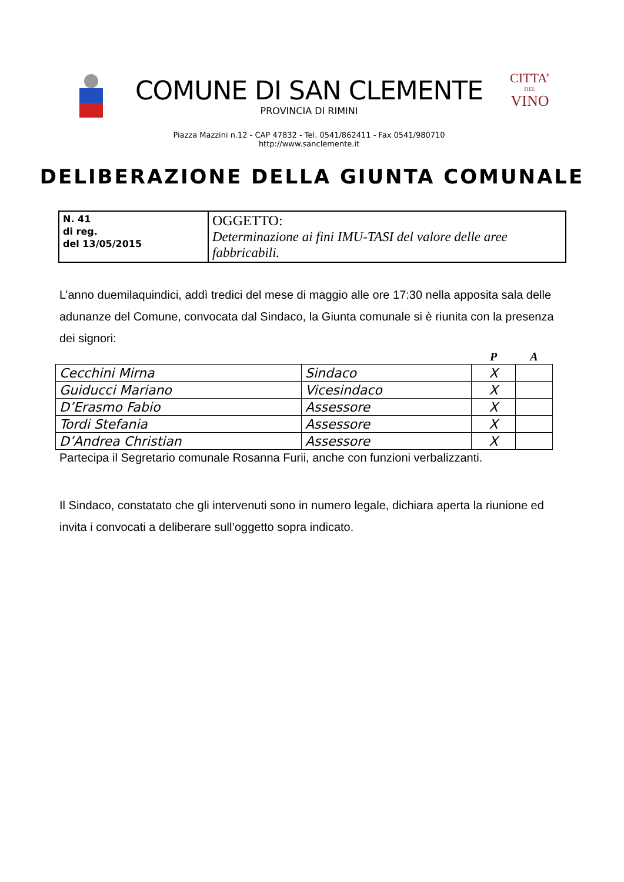COMUNE DI SAN CLEMENTE
PROVINCIA DI RIMINI
Piazza Mazzini n.12 - CAP 47832 - Tel. 0541/862411 - Fax 0541/980710
http://www.sanclemente.it
CITTA’
DEL
VINO
DELIBERAZIONE DELLA GIUNTA COMUNALE
| N. 41 di reg. del 13/05/2015 | OGGETTO: Determinazione ai fini IMU-TASI del valore delle aree fabbricabili. |
L’anno duemilaquindici, addì tredici del mese di maggio alle ore 17:30 nella apposita sala delle adunanze del Comune, convocata dal Sindaco, la Giunta comunale si è riunita con la presenza dei signori:
| | | P | A |
| --- | --- | --- | --- |
| Cecchini Mirna | Sindaco | X | |
| Guiducci Mariano | Vicesindaco | X | |
| D’Erasmo Fabio | Assessore | X | |
| Tordi Stefania | Assessore | X | |
| D’Andrea Christian | Assessore | X | |
Partecipa il Segretario comunale Rosanna Furii, anche con funzioni verbalizzanti.
Il Sindaco, constatato che gli intervenuti sono in numero legale, dichiara aperta la riunione ed invita i convocati a deliberare sull’oggetto sopra indicato.